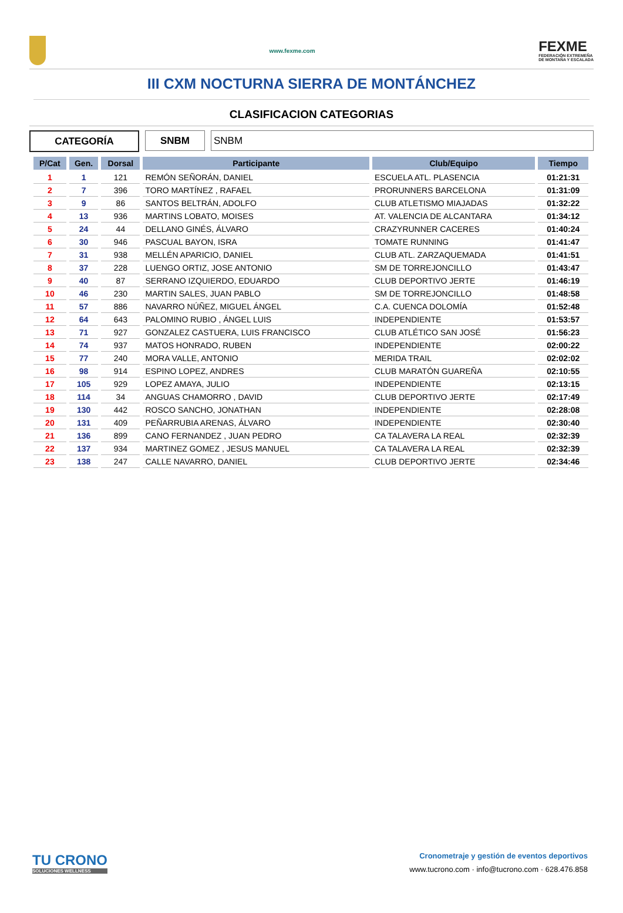www.fexme.com
FEXME
FEDERACIÓN EXTREMEÑA
DE MONTAÑA Y ESCALADA
III CXM NOCTURNA SIERRA DE MONTÁNCHEZ
CLASIFICACION CATEGORIAS
CATEGORÍA SNBM SNBM
| P/Cat | Gen. | Dorsal | Participante | Club/Equipo | Tiempo |
| --- | --- | --- | --- | --- | --- |
| 1 | 1 | 121 | REMÓN SEÑORÁN, DANIEL | ESCUELA ATL. PLASENCIA | 01:21:31 |
| 2 | 7 | 396 | TORO MARTÍNEZ , RAFAEL | PRORUNNERS BARCELONA | 01:31:09 |
| 3 | 9 | 86 | SANTOS BELTRÁN, ADOLFO | CLUB ATLETISMO MIAJADAS | 01:32:22 |
| 4 | 13 | 936 | MARTINS LOBATO, MOISES | AT. VALENCIA DE ALCANTARA | 01:34:12 |
| 5 | 24 | 44 | DELLANO GINÉS, ÁLVARO | CRAZYRUNNER CACERES | 01:40:24 |
| 6 | 30 | 946 | PASCUAL BAYON, ISRA | TOMATE RUNNING | 01:41:47 |
| 7 | 31 | 938 | MELLÉN APARICIO, DANIEL | CLUB ATL. ZARZAQUEMADA | 01:41:51 |
| 8 | 37 | 228 | LUENGO ORTIZ, JOSE ANTONIO | SM DE TORREJONCILLO | 01:43:47 |
| 9 | 40 | 87 | SERRANO IZQUIERDO, EDUARDO | CLUB DEPORTIVO JERTE | 01:46:19 |
| 10 | 46 | 230 | MARTIN SALES, JUAN PABLO | SM DE TORREJONCILLO | 01:48:58 |
| 11 | 57 | 886 | NAVARRO NÚÑEZ, MIGUEL ÁNGEL | C.A. CUENCA DOLOMÍA | 01:52:48 |
| 12 | 64 | 643 | PALOMINO RUBIO , ÁNGEL LUIS | INDEPENDIENTE | 01:53:57 |
| 13 | 71 | 927 | GONZALEZ CASTUERA, LUIS FRANCISCO | CLUB ATLÉTICO SAN JOSÉ | 01:56:23 |
| 14 | 74 | 937 | MATOS HONRADO, RUBEN | INDEPENDIENTE | 02:00:22 |
| 15 | 77 | 240 | MORA VALLE, ANTONIO | MERIDA TRAIL | 02:02:02 |
| 16 | 98 | 914 | ESPINO LOPEZ, ANDRES | CLUB MARATÓN GUAREÑA | 02:10:55 |
| 17 | 105 | 929 | LOPEZ AMAYA, JULIO | INDEPENDIENTE | 02:13:15 |
| 18 | 114 | 34 | ANGUAS CHAMORRO , DAVID | CLUB DEPORTIVO JERTE | 02:17:49 |
| 19 | 130 | 442 | ROSCO SANCHO, JONATHAN | INDEPENDIENTE | 02:28:08 |
| 20 | 131 | 409 | PEÑARRUBIA ARENAS, ÁLVARO | INDEPENDIENTE | 02:30:40 |
| 21 | 136 | 899 | CANO FERNANDEZ , JUAN PEDRO | CA TALAVERA LA REAL | 02:32:39 |
| 22 | 137 | 934 | MARTINEZ GOMEZ , JESUS MANUEL | CA TALAVERA LA REAL | 02:32:39 |
| 23 | 138 | 247 | CALLE NAVARRO, DANIEL | CLUB DEPORTIVO JERTE | 02:34:46 |
TU CRONO
SOLUCIONES WELLNESS
Cronometraje y gestión de eventos deportivos
www.tucrono.com · info@tucrono.com · 628.476.858